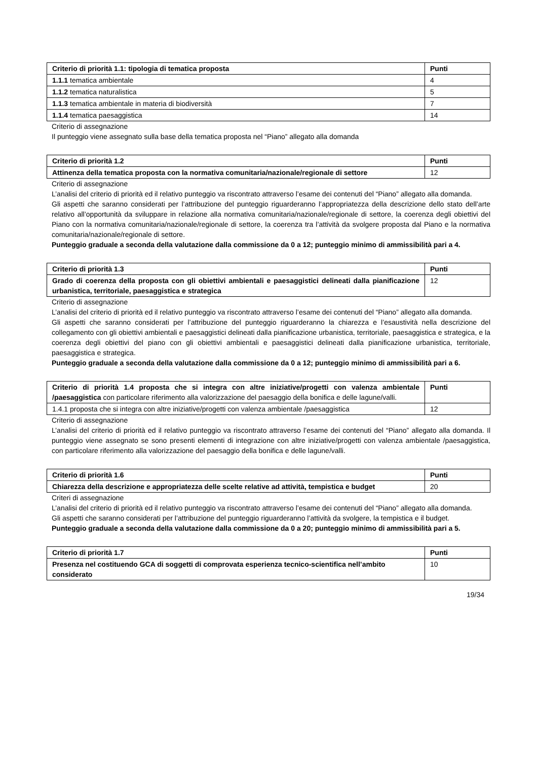| Criterio di priorità 1.1: tipologia di tematica proposta | Punti |
| --- | --- |
| 1.1.1 tematica ambientale | 4 |
| 1.1.2 tematica naturalistica | 5 |
| 1.1.3 tematica ambientale in materia di biodiversità | 7 |
| 1.1.4 tematica paesaggistica | 14 |
Criterio di assegnazione
Il punteggio viene assegnato sulla base della tematica proposta nel “Piano” allegato alla domanda
| Criterio di priorità 1.2 | Punti |
| --- | --- |
| Attinenza della tematica proposta con la normativa comunitaria/nazionale/regionale di settore | 12 |
Criterio di assegnazione
L’analisi del criterio di priorità ed il relativo punteggio va riscontrato attraverso l’esame dei contenuti del “Piano” allegato alla domanda.
Gli aspetti che saranno considerati per l’attribuzione del punteggio riguarderanno l’appropriatezza della descrizione dello stato dell’arte relativo all’opportunità da sviluppare in relazione alla normativa comunitaria/nazionale/regionale di settore, la coerenza degli obiettivi del Piano con la normativa comunitaria/nazionale/regionale di settore, la coerenza tra l’attività da svolgere proposta dal Piano e la normativa comunitaria/nazionale/regionale di settore.
Punteggio graduale a seconda della valutazione dalla commissione da 0 a 12; punteggio minimo di ammissibilità pari a 4.
| Criterio di priorità 1.3 | Punti |
| --- | --- |
| Grado di coerenza della proposta con gli obiettivi ambientali e paesaggistici delineati dalla pianificazione urbanistica, territoriale, paesaggistica e strategica | 12 |
Criterio di assegnazione
L’analisi del criterio di priorità ed il relativo punteggio va riscontrato attraverso l’esame dei contenuti del “Piano” allegato alla domanda.
Gli aspetti che saranno considerati per l’attribuzione del punteggio riguarderanno la chiarezza e l’esaustività nella descrizione del collegamento con gli obiettivi ambientali e paesaggistici delineati dalla pianificazione urbanistica, territoriale, paesaggistica e strategica, e la coerenza degli obiettivi del piano con gli obiettivi ambientali e paesaggistici delineati dalla pianificazione urbanistica, territoriale, paesaggistica e strategica.
Punteggio graduale a seconda della valutazione dalla commissione da 0 a 12; punteggio minimo di ammissibilità pari a 6.
| Criterio di priorità 1.4 proposta che si integra con altre iniziative/progetti con valenza ambientale /paesaggistica con particolare riferimento alla valorizzazione del paesaggio della bonifica e delle lagune/valli. | Punti |
| 1.4.1 proposta che si integra con altre iniziative/progetti con valenza ambientale /paesaggistica | 12 |
Criterio di assegnazione
L’analisi del criterio di priorità ed il relativo punteggio va riscontrato attraverso l’esame dei contenuti del “Piano” allegato alla domanda. Il punteggio viene assegnato se sono presenti elementi di integrazione con altre iniziative/progetti con valenza ambientale /paesaggistica, con particolare riferimento alla valorizzazione del paesaggio della bonifica e delle lagune/valli.
| Criterio di priorità 1.6 | Punti |
| --- | --- |
| Chiarezza della descrizione e appropriatezza delle scelte relative ad attività, tempistica e budget | 20 |
Criteri di assegnazione
L’analisi del criterio di priorità ed il relativo punteggio va riscontrato attraverso l’esame dei contenuti del “Piano” allegato alla domanda.
Gli aspetti che saranno considerati per l’attribuzione del punteggio riguarderanno l’attività da svolgere, la tempistica e il budget.
Punteggio graduale a seconda della valutazione dalla commissione da 0 a 20; punteggio minimo di ammissibilità pari a 5.
| Criterio di priorità 1.7 | Punti |
| --- | --- |
| Presenza nel costituendo GCA di soggetti di comprovata esperienza tecnico-scientifica nell’ambito considerato | 10 |
19/34